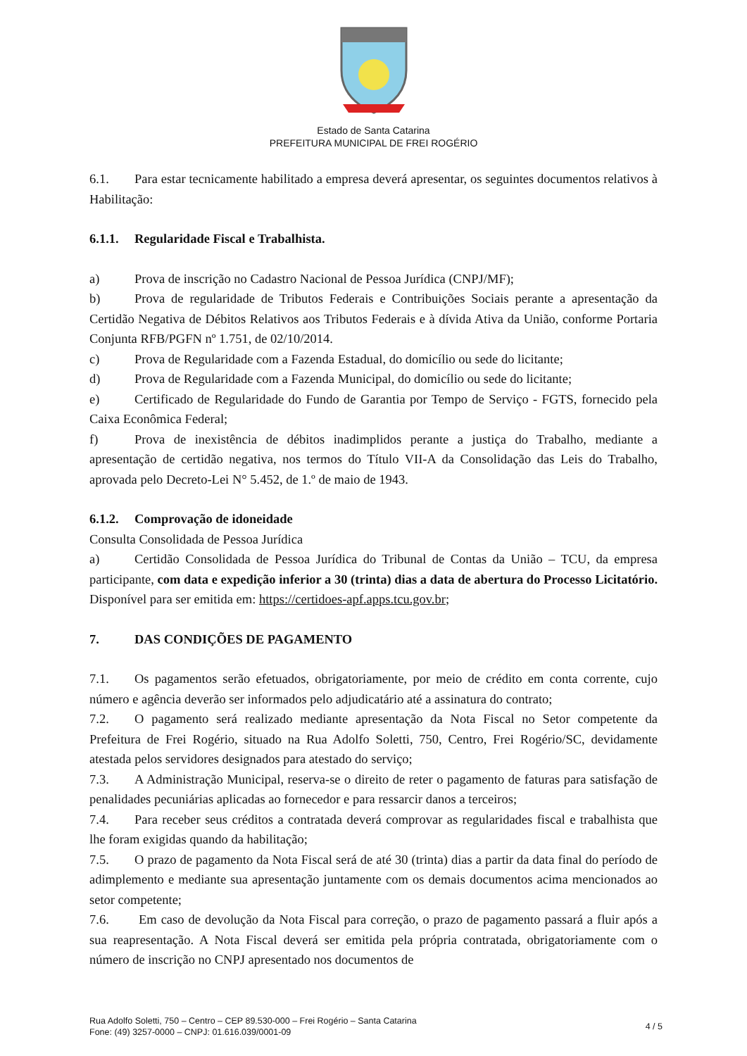Estado de Santa Catarina
PREFEITURA MUNICIPAL DE FREI ROGÉRIO
6.1. Para estar tecnicamente habilitado a empresa deverá apresentar, os seguintes documentos relativos à Habilitação:
6.1.1. Regularidade Fiscal e Trabalhista.
a) Prova de inscrição no Cadastro Nacional de Pessoa Jurídica (CNPJ/MF);
b) Prova de regularidade de Tributos Federais e Contribuições Sociais perante a apresentação da Certidão Negativa de Débitos Relativos aos Tributos Federais e à dívida Ativa da União, conforme Portaria Conjunta RFB/PGFN nº 1.751, de 02/10/2014.
c) Prova de Regularidade com a Fazenda Estadual, do domicílio ou sede do licitante;
d) Prova de Regularidade com a Fazenda Municipal, do domicílio ou sede do licitante;
e) Certificado de Regularidade do Fundo de Garantia por Tempo de Serviço - FGTS, fornecido pela Caixa Econômica Federal;
f) Prova de inexistência de débitos inadimplidos perante a justiça do Trabalho, mediante a apresentação de certidão negativa, nos termos do Título VII-A da Consolidação das Leis do Trabalho, aprovada pelo Decreto-Lei N° 5.452, de 1.º de maio de 1943.
6.1.2. Comprovação de idoneidade
Consulta Consolidada de Pessoa Jurídica
a) Certidão Consolidada de Pessoa Jurídica do Tribunal de Contas da União – TCU, da empresa participante, com data e expedição inferior a 30 (trinta) dias a data de abertura do Processo Licitatório. Disponível para ser emitida em: https://certidoes-apf.apps.tcu.gov.br;
7. DAS CONDIÇÕES DE PAGAMENTO
7.1. Os pagamentos serão efetuados, obrigatoriamente, por meio de crédito em conta corrente, cujo número e agência deverão ser informados pelo adjudicatário até a assinatura do contrato;
7.2. O pagamento será realizado mediante apresentação da Nota Fiscal no Setor competente da Prefeitura de Frei Rogério, situado na Rua Adolfo Soletti, 750, Centro, Frei Rogério/SC, devidamente atestada pelos servidores designados para atestado do serviço;
7.3. A Administração Municipal, reserva-se o direito de reter o pagamento de faturas para satisfação de penalidades pecuniárias aplicadas ao fornecedor e para ressarcir danos a terceiros;
7.4. Para receber seus créditos a contratada deverá comprovar as regularidades fiscal e trabalhista que lhe foram exigidas quando da habilitação;
7.5. O prazo de pagamento da Nota Fiscal será de até 30 (trinta) dias a partir da data final do período de adimplemento e mediante sua apresentação juntamente com os demais documentos acima mencionados ao setor competente;
7.6. Em caso de devolução da Nota Fiscal para correção, o prazo de pagamento passará a fluir após a sua reapresentação. A Nota Fiscal deverá ser emitida pela própria contratada, obrigatoriamente com o número de inscrição no CNPJ apresentado nos documentos de
Rua Adolfo Soletti, 750 – Centro – CEP 89.530-000 – Frei Rogério – Santa Catarina
Fone: (49) 3257-0000 – CNPJ: 01.616.039/0001-09
4 / 5